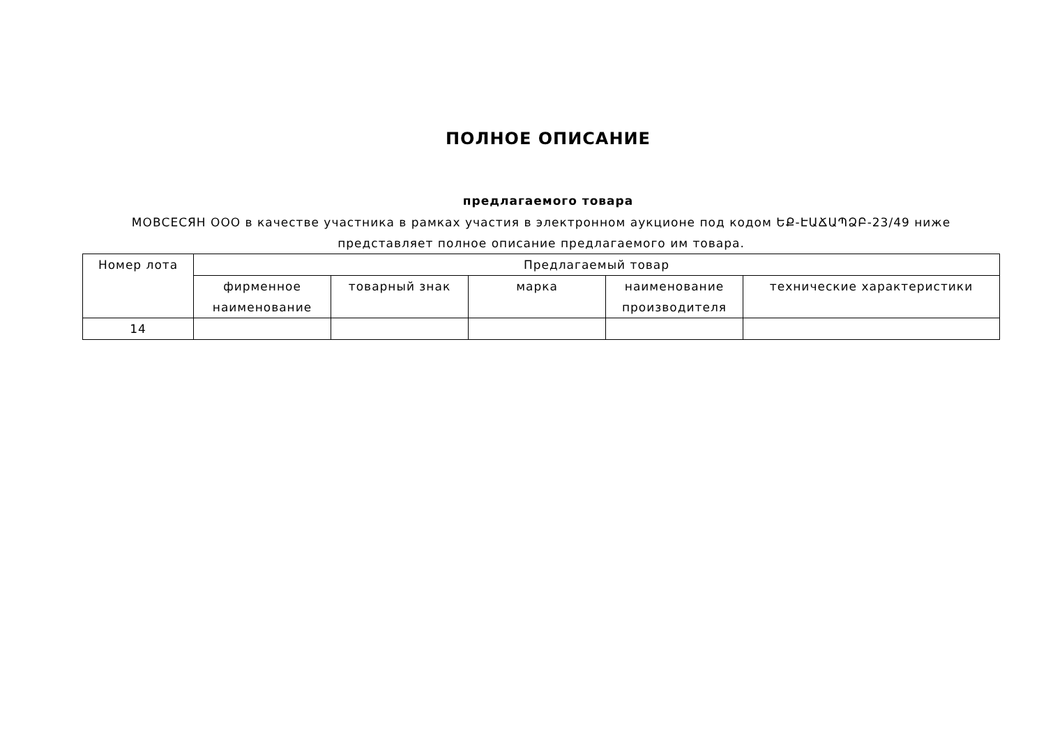ПОЛНОЕ ОПИСАНИЕ
предлагаемого товара
МОВСЕСЯН ООО в качестве участника в рамках участия в электронном аукционе под кодом ԵՔ-ԷԱՃԱՊՁԲ-23/49 ниже представляет полное описание предлагаемого им товара.
| Номер лота | Предлагаемый товар | | | | |
| --- | --- | --- | --- | --- | --- |
| | фирменное наименование | товарный знак | марка | наименование производителя | технические характеристики |
| 14 | | | | | |